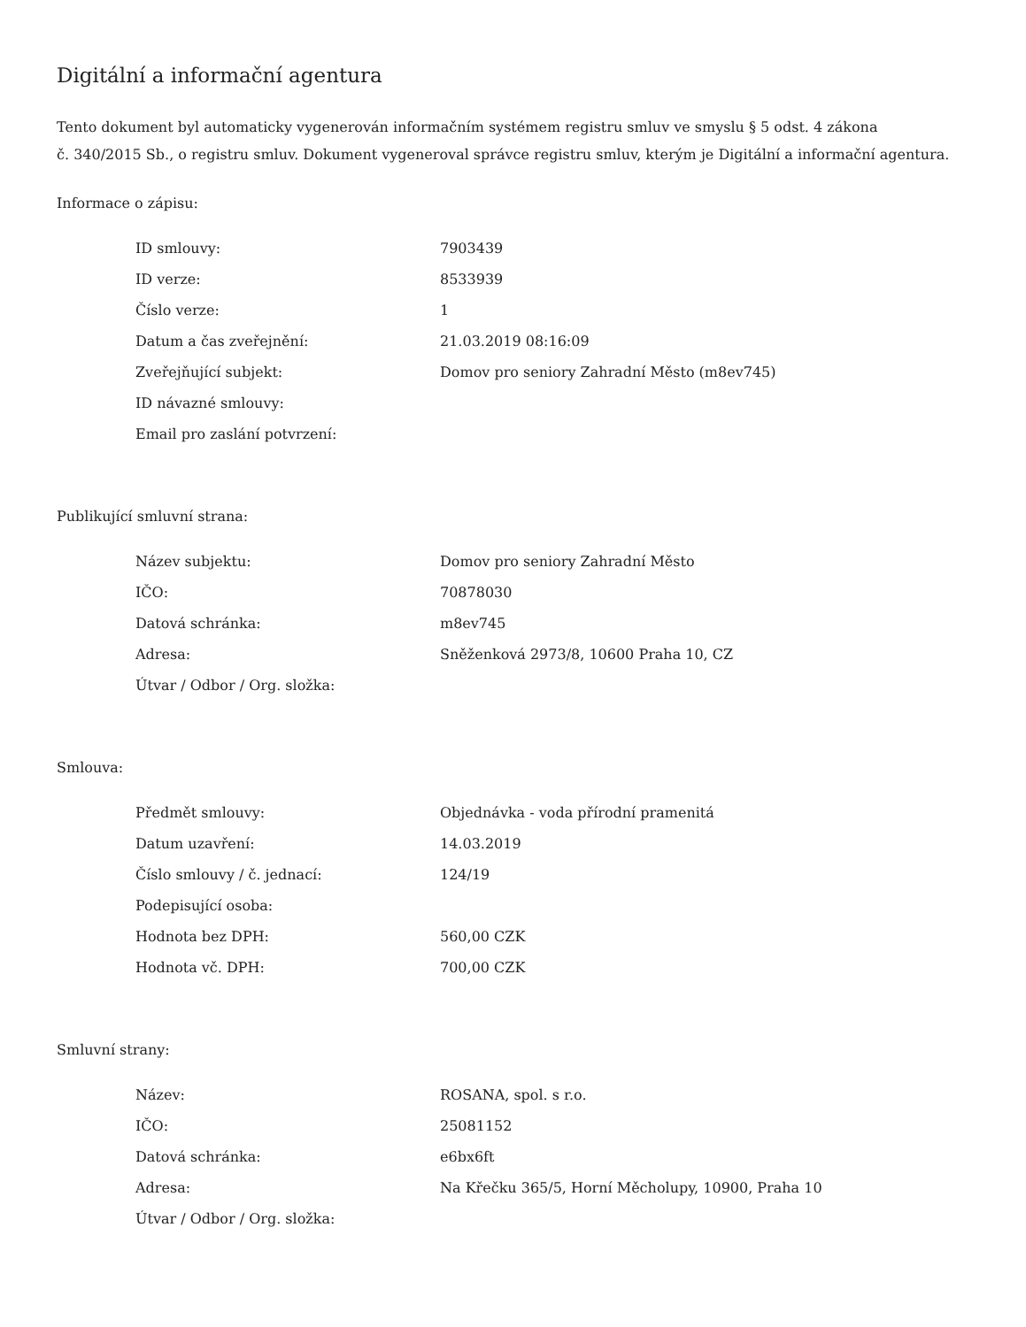Digitální a informační agentura
Tento dokument byl automaticky vygenerován informačním systémem registru smluv ve smyslu § 5 odst. 4 zákona
č. 340/2015 Sb., o registru smluv. Dokument vygeneroval správce registru smluv, kterým je Digitální a informační agentura.
Informace o zápisu:
| ID smlouvy: | 7903439 |
| ID verze: | 8533939 |
| Číslo verze: | 1 |
| Datum a čas zveřejnění: | 21.03.2019 08:16:09 |
| Zveřejňující subjekt: | Domov pro seniory Zahradní Město (m8ev745) |
| ID návazné smlouvy: | |
| Email pro zaslání potvrzení: | |
Publikující smluvní strana:
| Název subjektu: | Domov pro seniory Zahradní Město |
| IČO: | 70878030 |
| Datová schránka: | m8ev745 |
| Adresa: | Sněženková 2973/8, 10600 Praha 10, CZ |
| Útvar / Odbor / Org. složka: | |
Smlouva:
| Předmět smlouvy: | Objednávka - voda přírodní pramenitá |
| Datum uzavření: | 14.03.2019 |
| Číslo smlouvy / č. jednací: | 124/19 |
| Podepisující osoba: | |
| Hodnota bez DPH: | 560,00 CZK |
| Hodnota vč. DPH: | 700,00 CZK |
Smluvní strany:
| Název: | ROSANA, spol. s r.o. |
| IČO: | 25081152 |
| Datová schránka: | e6bx6ft |
| Adresa: | Na Křečku 365/5, Horní Měcholupy, 10900, Praha 10 |
| Útvar / Odbor / Org. složka: | |